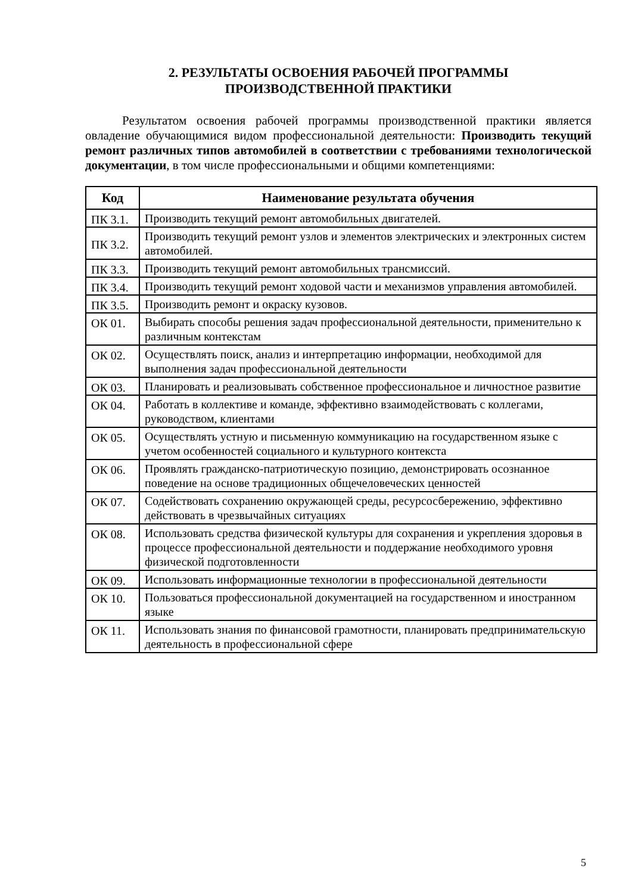2. РЕЗУЛЬТАТЫ ОСВОЕНИЯ РАБОЧЕЙ ПРОГРАММЫ
ПРОИЗВОДСТВЕННОЙ ПРАКТИКИ
Результатом освоения рабочей программы производственной практики является овладение обучающимися видом профессиональной деятельности: Производить текущий ремонт различных типов автомобилей в соответствии с требованиями технологической документации, в том числе профессиональными и общими компетенциями:
| Код | Наименование результата обучения |
| --- | --- |
| ПК 3.1. | Производить текущий ремонт автомобильных двигателей. |
| ПК 3.2. | Производить текущий ремонт узлов и элементов электрических и электронных систем автомобилей. |
| ПК 3.3. | Производить текущий ремонт автомобильных трансмиссий. |
| ПК 3.4. | Производить текущий ремонт ходовой части и механизмов управления автомобилей. |
| ПК 3.5. | Производить ремонт и окраску кузовов. |
| ОК 01. | Выбирать способы решения задач профессиональной деятельности, применительно к различным контекстам |
| ОК 02. | Осуществлять поиск, анализ и интерпретацию информации, необходимой для выполнения задач профессиональной деятельности |
| ОК 03. | Планировать и реализовывать собственное профессиональное и личностное развитие |
| ОК 04. | Работать в коллективе и команде, эффективно взаимодействовать с коллегами, руководством, клиентами |
| ОК 05. | Осуществлять устную и письменную коммуникацию на государственном языке с учетом особенностей социального и культурного контекста |
| ОК 06. | Проявлять гражданско-патриотическую позицию, демонстрировать осознанное поведение на основе традиционных общечеловеческих ценностей |
| ОК 07. | Содействовать сохранению окружающей среды, ресурсосбережению, эффективно действовать в чрезвычайных ситуациях |
| ОК 08. | Использовать средства физической культуры для сохранения и укрепления здоровья в процессе профессиональной деятельности и поддержание необходимого уровня физической подготовленности |
| ОК 09. | Использовать информационные технологии в профессиональной деятельности |
| ОК 10. | Пользоваться профессиональной документацией на государственном и иностранном языке |
| ОК 11. | Использовать знания по финансовой грамотности, планировать предпринимательскую деятельность в профессиональной сфере |
5